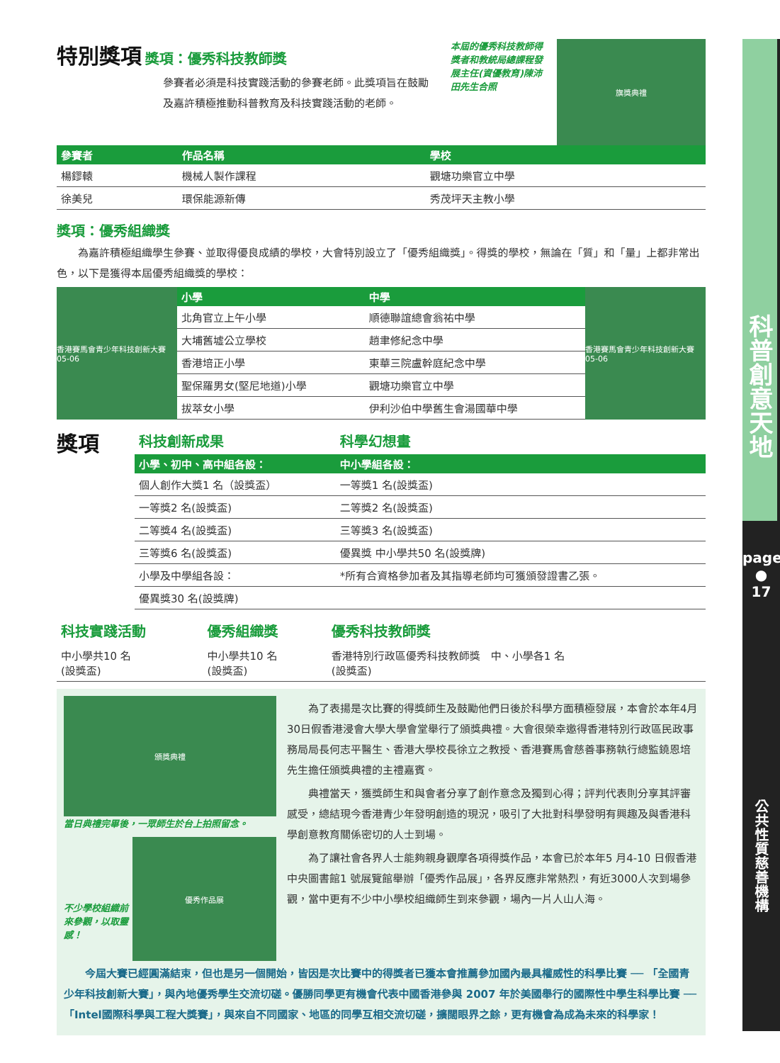特別獎項
獎項：優秀科技教師獎
參賽者必須是科技實踐活動的參賽老師。此獎項旨在鼓勵及嘉許積極推動科普教育及科技實踐活動的老師。
本屆的優秀科技教師得獎者和教統局總課程發展主任(資優教育)陳沛田先生合照
旗獎典禮
| 參賽者 | 作品名稱 | 學校 |
| --- | --- | --- |
| 楊鏐轅 | 機械人製作課程 | 觀塘功樂官立中學 |
| 徐美兒 | 環保能源新傳 | 秀茂坪天主教小學 |
獎項：優秀組織獎
　　為嘉許積極組織學生參賽、並取得優良成績的學校，大會特別設立了「優秀組織獎」。得獎的學校，無論在「質」和「量」上都非常出色，以下是獲得本屆優秀組織獎的學校：
香港賽馬會青少年科技創新大賽05-06
| 小學 | 中學 |
| --- | --- |
| 北角官立上午小學 | 順德聯誼總會翁祐中學 |
| 大埔舊墟公立學校 | 趙聿修紀念中學 |
| 香港培正小學 | 東華三院盧幹庭紀念中學 |
| 聖保羅男女(堅尼地道)小學 | 觀塘功樂官立中學 |
| 拔萃女小學 | 伊利沙伯中學舊生會湯國華中學 |
香港賽馬會青少年科技創新大賽05-06
獎項
| 科技創新成果 | 科學幻想畫 |
| 小學、初中、高中組各設： | 中小學組各設： |
| 個人創作大獎1 名（設獎盃） | 一等獎1 名(設獎盃) |
| 一等獎2 名(設獎盃) | 二等獎2 名(設獎盃) |
| 二等獎4 名(設獎盃) | 三等獎3 名(設獎盃) |
| 三等獎6 名(設獎盃) | 優異獎 中小學共50 名(設獎牌) |
| 小學及中學組各設： | *所有合資格參加者及其指導老師均可獲頒發證書乙張。 |
| 優異獎30 名(設獎牌) | |
| 科技實踐活動 | 優秀組織獎 | 優秀科技教師獎 |
| 中小學共10 名 (設獎盃) | 中小學共10 名 (設獎盃) | 香港特別行政區優秀科技教師獎 中、小學各1 名 (設獎盃) |
頒獎典禮
當日典禮完畢後，一眾師生於台上拍照留念。
不少學校組織前來參觀，以取靈感！
優秀作品展
　　為了表揚是次比賽的得獎師生及鼓勵他們日後於科學方面積極發展，本會於本年4月30日假香港浸會大學大學會堂舉行了頒獎典禮。大會很榮幸邀得香港特別行政區民政事務局局長何志平醫生、香港大學校長徐立之教授、香港賽馬會慈善事務執行總監鐃恩培先生擔任頒獎典禮的主禮嘉賓。
　　典禮當天，獲獎師生和與會者分享了創作意念及獨到心得；評判代表則分享其評審感受，總結現今香港青少年發明創造的現況，吸引了大批對科學發明有興趣及與香港科學創意教育關係密切的人士到場。
　　為了讓社會各界人士能夠親身觀摩各項得獎作品，本會已於本年5 月4-10 日假香港中央圖書館1 號展覽館舉辦「優秀作品展」，各界反應非常熱烈，有近3000人次到場參觀，當中更有不少中小學校組織師生到來參觀，場內一片人山人海。
　　今屆大賽已經圓滿結束，但也是另一個開始，皆因是次比賽中的得獎者已獲本會推薦參加國內最具權威性的科學比賽 ── 「全國青少年科技創新大賽」，與內地優秀學生交流切磋。優勝同學更有機會代表中國香港參與 2007 年於美國舉行的國際性中學生科學比賽 ──「Intel國際科學與工程大獎賽」，與來自不同國家、地區的同學互相交流切磋，擴闊眼界之餘，更有機會為成為未來的科學家！
科普創意天地
page ●
17
公共性質慈善機構